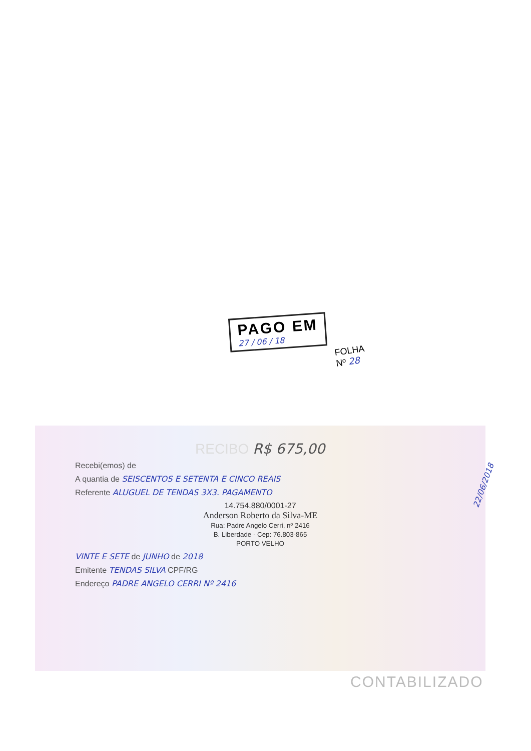PAGO EM
27 / 06 / 18
FOLHA
Nº 28
RECIBO R$ 675,00
Recebi(emos) de
A quantia de SEISCENTOS E SETENTA E CINCO REAIS
Referente ALUGUEL DE TENDAS 3X3. PAGAMENTO
14.754.880/0001-27
Anderson Roberto da Silva-ME
Rua: Padre Angelo Cerri, nº 2416
B. Liberdade - Cep: 76.803-865
PORTO VELHO
VINTE E SETE de JUNHO de 2018
Emitente TENDAS SILVA CPF/RG
Endereço PADRE ANGELO CERRI Nº 2416
22/06/2018
CONTABILIZADO